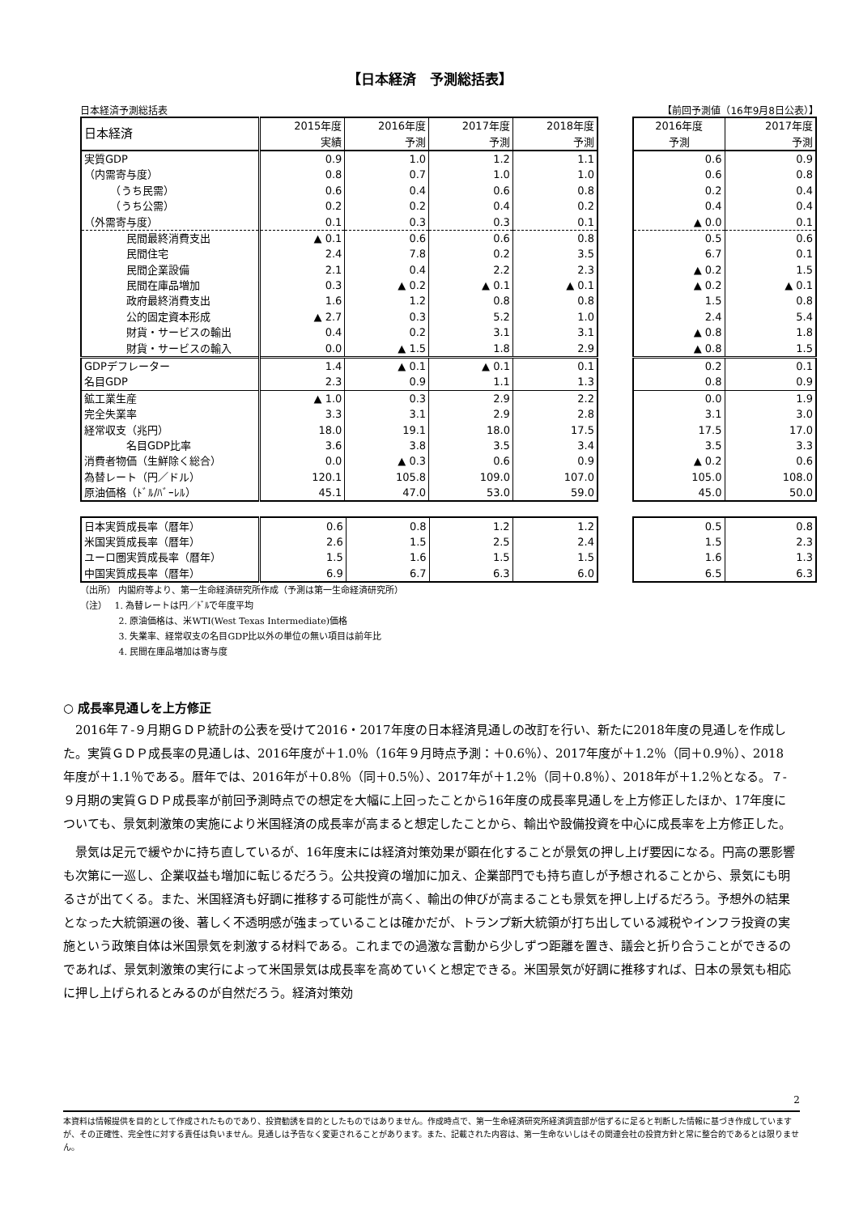【日本経済　予測総括表】
日本経済予測総括表 【前回予測値（16年9月8日公表）】
| 日本経済 | 2015年度 | 2016年度 | 2017年度 | 2018年度 |
| --- | --- | --- | --- | --- |
| | 実績 | 予測 | 予測 | 予測 |
| 実質GDP | 0.9 | 1.0 | 1.2 | 1.1 |
| （内需寄与度） | 0.8 | 0.7 | 1.0 | 1.0 |
| （うち民需） | 0.6 | 0.4 | 0.6 | 0.8 |
| （うち公需） | 0.2 | 0.2 | 0.4 | 0.2 |
| （外需寄与度） | 0.1 | 0.3 | 0.3 | 0.1 |
| 民間最終消費支出 | ▲ 0.1 | 0.6 | 0.6 | 0.8 |
| 民間住宅 | 2.4 | 7.8 | 0.2 | 3.5 |
| 民間企業設備 | 2.1 | 0.4 | 2.2 | 2.3 |
| 民間在庫品増加 | 0.3 | ▲ 0.2 | ▲ 0.1 | ▲ 0.1 |
| 政府最終消費支出 | 1.6 | 1.2 | 0.8 | 0.8 |
| 公的固定資本形成 | ▲ 2.7 | 0.3 | 5.2 | 1.0 |
| 財貨・サービスの輸出 | 0.4 | 0.2 | 3.1 | 3.1 |
| 財貨・サービスの輸入 | 0.0 | ▲ 1.5 | 1.8 | 2.9 |
| GDPデフレーター | 1.4 | ▲ 0.1 | ▲ 0.1 | 0.1 |
| 名目GDP | 2.3 | 0.9 | 1.1 | 1.3 |
| 鉱工業生産 | ▲ 1.0 | 0.3 | 2.9 | 2.2 |
| 完全失業率 | 3.3 | 3.1 | 2.9 | 2.8 |
| 経常収支（兆円） | 18.0 | 19.1 | 18.0 | 17.5 |
| 名目GDP比率 | 3.6 | 3.8 | 3.5 | 3.4 |
| 消費者物価（生鮮除く総合） | 0.0 | ▲ 0.3 | 0.6 | 0.9 |
| 為替レート（円／ドル） | 120.1 | 105.8 | 109.0 | 107.0 |
| 原油価格（ﾄﾞﾙ/ﾊﾞｰﾚﾙ） | 45.1 | 47.0 | 53.0 | 59.0 |
| 2016年度 | 2017年度 |
| --- | --- |
| 予測 | 予測 |
| 0.6 | 0.9 |
| 0.6 | 0.8 |
| 0.2 | 0.4 |
| 0.4 | 0.4 |
| ▲ 0.0 | 0.1 |
| 0.5 | 0.6 |
| 6.7 | 0.1 |
| ▲ 0.2 | 1.5 |
| ▲ 0.2 | ▲ 0.1 |
| 1.5 | 0.8 |
| 2.4 | 5.4 |
| ▲ 0.8 | 1.8 |
| ▲ 0.8 | 1.5 |
| 0.2 | 0.1 |
| 0.8 | 0.9 |
| 0.0 | 1.9 |
| 3.1 | 3.0 |
| 17.5 | 17.0 |
| 3.5 | 3.3 |
| ▲ 0.2 | 0.6 |
| 105.0 | 108.0 |
| 45.0 | 50.0 |
| 日本実質成長率（暦年） | 0.6 | 0.8 | 1.2 | 1.2 |
| 米国実質成長率（暦年） | 2.6 | 1.5 | 2.5 | 2.4 |
| ユーロ圏実質成長率（暦年） | 1.5 | 1.6 | 1.5 | 1.5 |
| 中国実質成長率（暦年） | 6.9 | 6.7 | 6.3 | 6.0 |
| 0.5 | 0.8 |
| 1.5 | 2.3 |
| 1.6 | 1.3 |
| 6.5 | 6.3 |
（出所） 内閣府等より、第一生命経済研究所作成（予測は第一生命経済研究所）
（注）　 1. 為替レートは円／ﾄﾞﾙで年度平均
　　　　 2. 原油価格は、米WTI(West Texas Intermediate)価格
　　　　 3. 失業率、経常収支の名目GDP比以外の単位の無い項目は前年比
　　　　 4. 民間在庫品増加は寄与度
○ 成長率見通しを上方修正
2016年７-９月期ＧＤＰ統計の公表を受けて2016・2017年度の日本経済見通しの改訂を行い、新たに2018年度の見通しを作成した。実質ＧＤＰ成長率の見通しは、2016年度が＋1.0％（16年９月時点予測：＋0.6％）、2017年度が＋1.2％（同＋0.9％）、2018年度が＋1.1％である。暦年では、2016年が＋0.8％（同＋0.5％）、2017年が＋1.2％（同＋0.8％）、2018年が＋1.2％となる。７-９月期の実質ＧＤＰ成長率が前回予測時点での想定を大幅に上回ったことから16年度の成長率見通しを上方修正したほか、17年度についても、景気刺激策の実施により米国経済の成長率が高まると想定したことから、輸出や設備投資を中心に成長率を上方修正した。
景気は足元で緩やかに持ち直しているが、16年度末には経済対策効果が顕在化することが景気の押し上げ要因になる。円高の悪影響も次第に一巡し、企業収益も増加に転じるだろう。公共投資の増加に加え、企業部門でも持ち直しが予想されることから、景気にも明るさが出てくる。また、米国経済も好調に推移する可能性が高く、輸出の伸びが高まることも景気を押し上げるだろう。予想外の結果となった大統領選の後、著しく不透明感が強まっていることは確かだが、トランプ新大統領が打ち出している減税やインフラ投資の実施という政策自体は米国景気を刺激する材料である。これまでの過激な言動から少しずつ距離を置き、議会と折り合うことができるのであれば、景気刺激策の実行によって米国景気は成長率を高めていくと想定できる。米国景気が好調に推移すれば、日本の景気も相応に押し上げられるとみるのが自然だろう。経済対策効
2
本資料は情報提供を目的として作成されたものであり、投資勧誘を目的としたものではありません。作成時点で、第一生命経済研究所経済調査部が信ずるに足ると判断した情報に基づき作成していますが、その正確性、完全性に対する責任は負いません。見通しは予告なく変更されることがあります。また、記載された内容は、第一生命ないしはその関連会社の投資方針と常に整合的であるとは限りません。